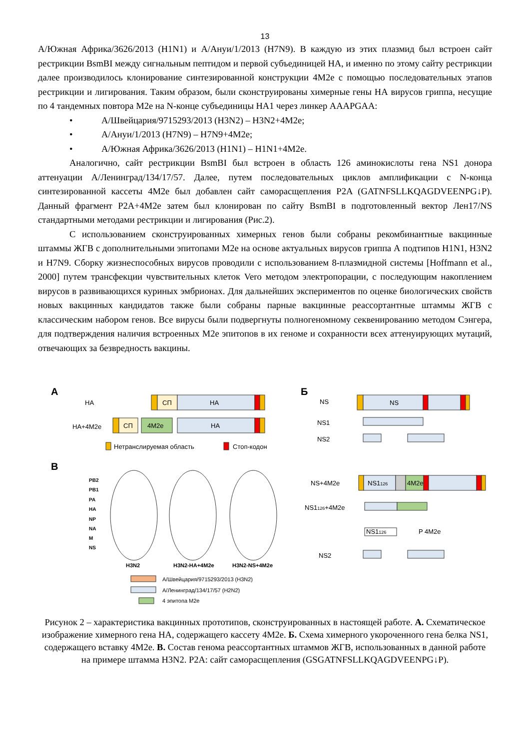13
А/Южная Африка/3626/2013 (H1N1) и А/Ануи/1/2013 (H7N9). В каждую из этих плазмид был встроен сайт рестрикции BsmBI между сигнальным пептидом и первой субъединицей НА, и именно по этому сайту рестрикции далее производилось клонирование синтезированной конструкции 4M2e с помощью последовательных этапов рестрикции и лигирования. Таким образом, были сконструированы химерные гены НА вирусов гриппа, несущие по 4 тандемных повтора M2e на N-конце субъединицы НА1 через линкер AAAPGAA:
• А/Швейцария/9715293/2013 (H3N2) – H3N2+4M2e;
• А/Ануи/1/2013 (H7N9) – H7N9+4M2e;
• А/Южная Африка/3626/2013 (H1N1) – H1N1+4M2e.
Аналогично, сайт рестрикции BsmBI был встроен в область 126 аминокислоты гена NS1 донора аттенуации А/Ленинград/134/17/57. Далее, путем последовательных циклов амплификации с N-конца синтезированной кассеты 4M2e был добавлен сайт саморасщепления P2A (GATNFSLLKQAGDVEENPG↓P). Данный фрагмент P2A+4M2e затем был клонирован по сайту BsmBI в подготовленный вектор Лен17/NS стандартными методами рестрикции и лигирования (Рис.2).
С использованием сконструированных химерных генов были собраны рекомбинантные вакцинные штаммы ЖГВ с дополнительными эпитопами M2e на основе актуальных вирусов гриппа А подтипов H1N1, H3N2 и H7N9. Сборку жизнеспособных вирусов проводили с использованием 8-плазмидной системы [Hoffmann et al., 2000] путем трансфекции чувствительных клеток Vero методом электропорации, с последующим накоплением вирусов в развивающихся куриных эмбрионах. Для дальнейших экспериментов по оценке биологических свойств новых вакцинных кандидатов также были собраны парные вакцинные реассортантные штаммы ЖГВ с классическим набором генов. Все вирусы были подвергнуты полногеномному секвенированию методом Сэнгера, для подтверждения наличия встроенных M2e эпитопов в их геноме и сохранности всех аттенуирующих мутаций, отвечающих за безвредность вакцины.
А
НА
СП
НА
НА+4M2e
СП
4M2e
НА
Нетранслируемая область
Стоп-кодон
В
PB2
PB1
PA
HA
NP
NA
M
NS
H3N2
H3N2-HA+4M2e
H3N2-NS+4M2e
А/Швейцария/9715293/2013 (H3N2)
А/Ленинград/134/17/57 (H2N2)
4 эпитопа M2e
Б
NS
NS
NS1
NS2
NS+4M2e
NS1126
4M2e
NS1126+4M2e
NS1126
P 4M2e
NS2
Рисунок 2 – характеристика вакцинных прототипов, сконструированных в настоящей работе. А. Схематическое изображение химерного гена НА, содержащего кассету 4M2e. Б. Схема химерного укороченного гена белка NS1, содержащего вставку 4M2e. В. Состав генома реассортантных штаммов ЖГВ, использованных в данной работе на примере штамма H3N2. P2A: сайт саморасщепления (GSGATNFSLLKQAGDVEENPG↓P).